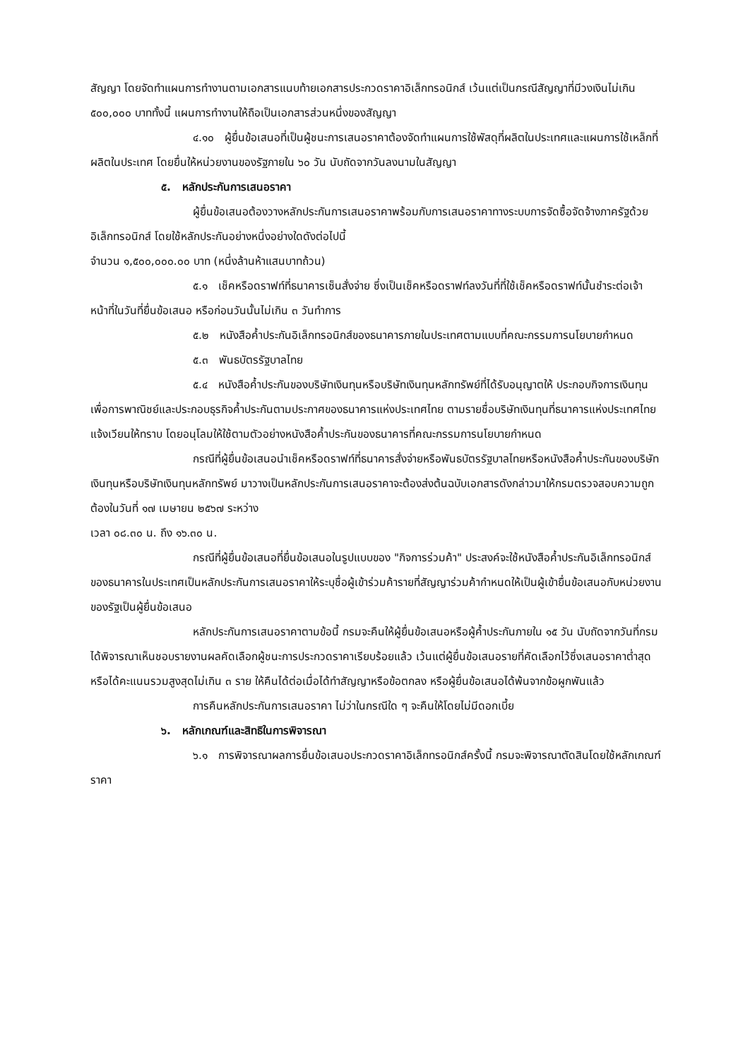สัญญา โดยจัดทำแผนการทำงานตามเอกสารแนบท้ายเอกสารประกวดราคาอิเล็กทรอนิกส์ เว้นแต่เป็นกรณีสัญญาที่มีวงเงินไม่เกิน ๕๐๐,๐๐๐ บาททั้งนี้ แผนการทำงานให้ถือเป็นเอกสารส่วนหนึ่งของสัญญา
๔.๑๐ ผู้ยื่นข้อเสนอที่เป็นผู้ชนะการเสนอราคาต้องจัดทำแผนการใช้พัสดุที่ผลิตในประเทศและแผนการใช้เหล็กที่ผลิตในประเทศ โดยยื่นให้หน่วยงานของรัฐภายใน ๖๐ วัน นับถัดจากวันลงนามในสัญญา
๕. หลักประกันการเสนอราคา
ผู้ยื่นข้อเสนอต้องวางหลักประกันการเสนอราคาพร้อมกับการเสนอราคาทางระบบการจัดซื้อจัดจ้างภาครัฐด้วยอิเล็กทรอนิกส์ โดยใช้หลักประกันอย่างหนึ่งอย่างใดดังต่อไปนี้
จำนวน ๑,๕๐๐,๐๐๐.๐๐ บาท (หนึ่งล้านห้าแสนบาทถ้วน)
๕.๑ เช็คหรือดราฟท์ที่ธนาคารเซ็นสั่งจ่าย ซึ่งเป็นเช็คหรือดราฟท์ลงวันที่ที่ใช้เช็คหรือดราฟท์นั้นชำระต่อเจ้าหน้าที่ในวันที่ยื่นข้อเสนอ หรือก่อนวันนั้นไม่เกิน ๓ วันทำการ
๕.๒ หนังสือค้ำประกันอิเล็กทรอนิกส์ของธนาคารภายในประเทศตามแบบที่คณะกรรมการนโยบายกำหนด
๕.๓ พันธบัตรรัฐบาลไทย
๕.๔ หนังสือค้ำประกันของบริษัทเงินทุนหรือบริษัทเงินทุนหลักทรัพย์ที่ได้รับอนุญาตให้ ประกอบกิจการเงินทุนเพื่อการพาณิชย์และประกอบธุรกิจค้ำประกันตามประกาศของธนาคารแห่งประเทศไทย ตามรายชื่อบริษัทเงินทุนที่ธนาคารแห่งประเทศไทยแจ้งเวียนให้ทราบ โดยอนุโลมให้ใช้ตามตัวอย่างหนังสือค้ำประกันของธนาคารที่คณะกรรมการนโยบายกำหนด
กรณีที่ผู้ยื่นข้อเสนอนำเช็คหรือดราฟท์ที่ธนาคารสั่งจ่ายหรือพันธบัตรรัฐบาลไทยหรือหนังสือค้ำประกันของบริษัทเงินทุนหรือบริษัทเงินทุนหลักทรัพย์ มาวางเป็นหลักประกันการเสนอราคาจะต้องส่งต้นฉบับเอกสารดังกล่าวมาให้กรมตรวจสอบความถูกต้องในวันที่ ๑๗ เมษายน ๒๕๖๗ ระหว่าง
เวลา ๐๘.๓๐ น. ถึง ๑๖.๓๐ น.
กรณีที่ผู้ยื่นข้อเสนอที่ยื่นข้อเสนอในรูปแบบของ "กิจการร่วมค้า" ประสงค์จะใช้หนังสือค้ำประกันอิเล็กทรอนิกส์ของธนาคารในประเทศเป็นหลักประกันการเสนอราคาให้ระบุชื่อผู้เข้าร่วมค้ารายที่สัญญาร่วมค้ากำหนดให้เป็นผู้เข้ายื่นข้อเสนอกับหน่วยงานของรัฐเป็นผู้ยื่นข้อเสนอ
หลักประกันการเสนอราคาตามข้อนี้ กรมจะคืนให้ผู้ยื่นข้อเสนอหรือผู้ค้ำประกันภายใน ๑๕ วัน นับถัดจากวันที่กรมได้พิจารณาเห็นชอบรายงานผลคัดเลือกผู้ชนะการประกวดราคาเรียบร้อยแล้ว เว้นแต่ผู้ยื่นข้อเสนอรายที่คัดเลือกไว้ซึ่งเสนอราคาต่ำสุดหรือได้คะแนนรวมสูงสุดไม่เกิน ๓ ราย ให้คืนได้ต่อเมื่อได้ทำสัญญาหรือข้อตกลง หรือผู้ยื่นข้อเสนอได้พ้นจากข้อผูกพันแล้ว
การคืนหลักประกันการเสนอราคา ไม่ว่าในกรณีใด ๆ จะคืนให้โดยไม่มีดอกเบี้ย
๖. หลักเกณฑ์และสิทธิในการพิจารณา
๖.๑ การพิจารณาผลการยื่นข้อเสนอประกวดราคาอิเล็กทรอนิกส์ครั้งนี้ กรมจะพิจารณาตัดสินโดยใช้หลักเกณฑ์ ราคา